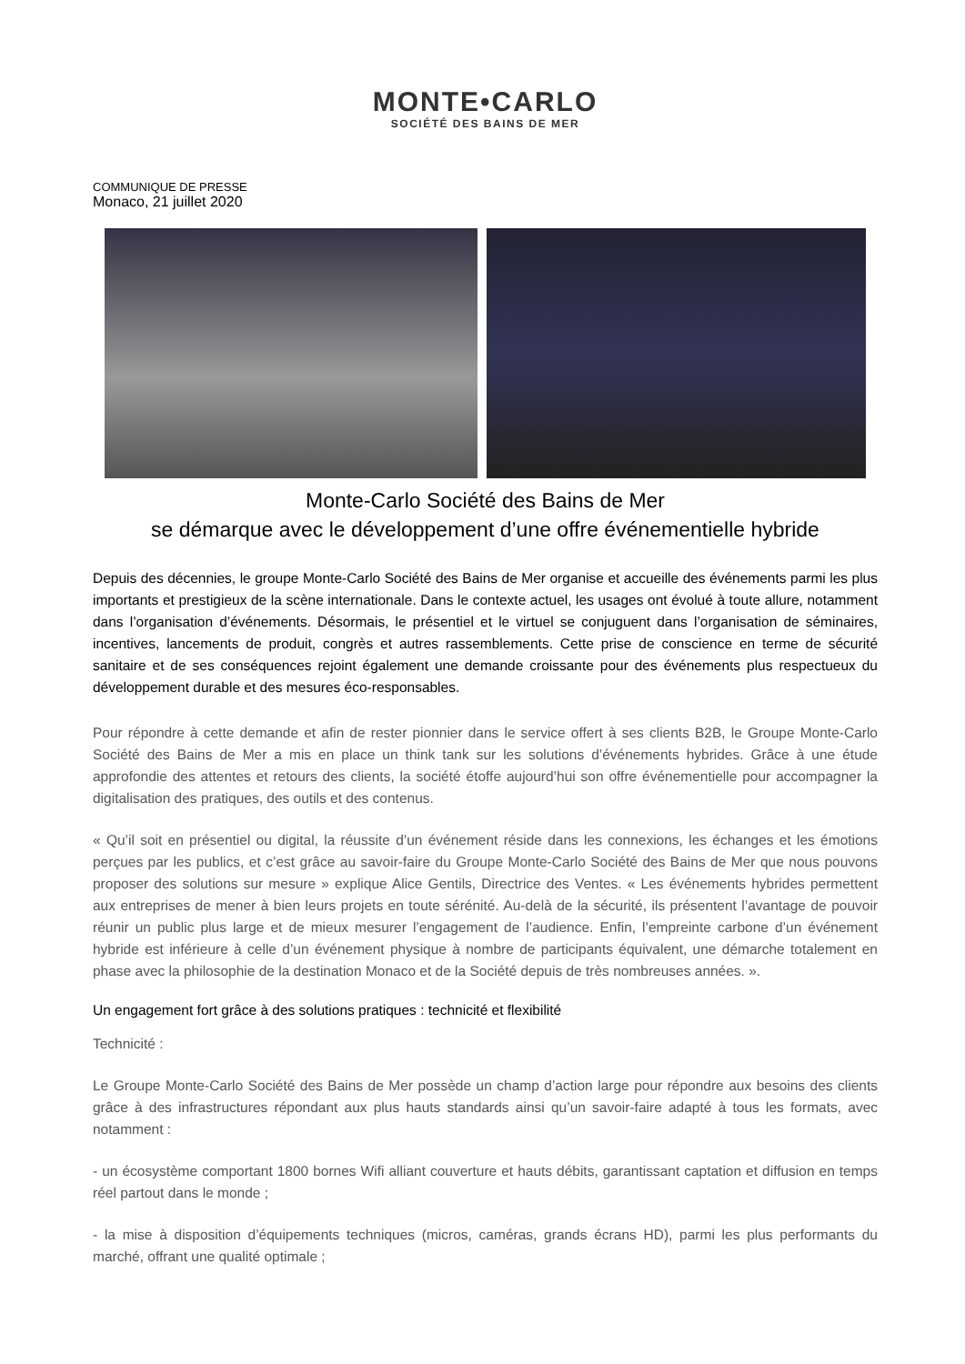MONTE•CARLO
SOCIÉTÉ DES BAINS DE MER
COMMUNIQUE DE PRESSE
Monaco, 21 juillet 2020
Monte-Carlo Société des Bains de Mer
se démarque avec le développement d’une offre événementielle hybride
Depuis des décennies, le groupe Monte-Carlo Société des Bains de Mer organise et accueille des événements parmi les plus importants et prestigieux de la scène internationale. Dans le contexte actuel, les usages ont évolué à toute allure, notamment dans l’organisation d’événements. Désormais, le présentiel et le virtuel se conjuguent dans l’organisation de séminaires, incentives, lancements de produit, congrès et autres rassemblements. Cette prise de conscience en terme de sécurité sanitaire et de ses conséquences rejoint également une demande croissante pour des événements plus respectueux du développement durable et des mesures éco-responsables.
Pour répondre à cette demande et afin de rester pionnier dans le service offert à ses clients B2B, le Groupe Monte-Carlo Société des Bains de Mer a mis en place un think tank sur les solutions d’événements hybrides. Grâce à une étude approfondie des attentes et retours des clients, la société étoffe aujourd’hui son offre événementielle pour accompagner la digitalisation des pratiques, des outils et des contenus.
« Qu’il soit en présentiel ou digital, la réussite d’un événement réside dans les connexions, les échanges et les émotions perçues par les publics, et c’est grâce au savoir-faire du Groupe Monte-Carlo Société des Bains de Mer que nous pouvons proposer des solutions sur mesure » explique Alice Gentils, Directrice des Ventes. « Les événements hybrides permettent aux entreprises de mener à bien leurs projets en toute sérénité. Au-delà de la sécurité, ils présentent l’avantage de pouvoir réunir un public plus large et de mieux mesurer l’engagement de l’audience. Enfin, l’empreinte carbone d’un événement hybride est inférieure à celle d’un événement physique à nombre de participants équivalent, une démarche totalement en phase avec la philosophie de la destination Monaco et de la Société depuis de très nombreuses années. ».
Un engagement fort grâce à des solutions pratiques : technicité et flexibilité
Technicité :
Le Groupe Monte-Carlo Société des Bains de Mer possède un champ d’action large pour répondre aux besoins des clients grâce à des infrastructures répondant aux plus hauts standards ainsi qu’un savoir-faire adapté à tous les formats, avec notamment :
- un écosystème comportant 1800 bornes Wifi alliant couverture et hauts débits, garantissant captation et diffusion en temps réel partout dans le monde ;
- la mise à disposition d’équipements techniques (micros, caméras, grands écrans HD), parmi les plus performants du marché, offrant une qualité optimale ;